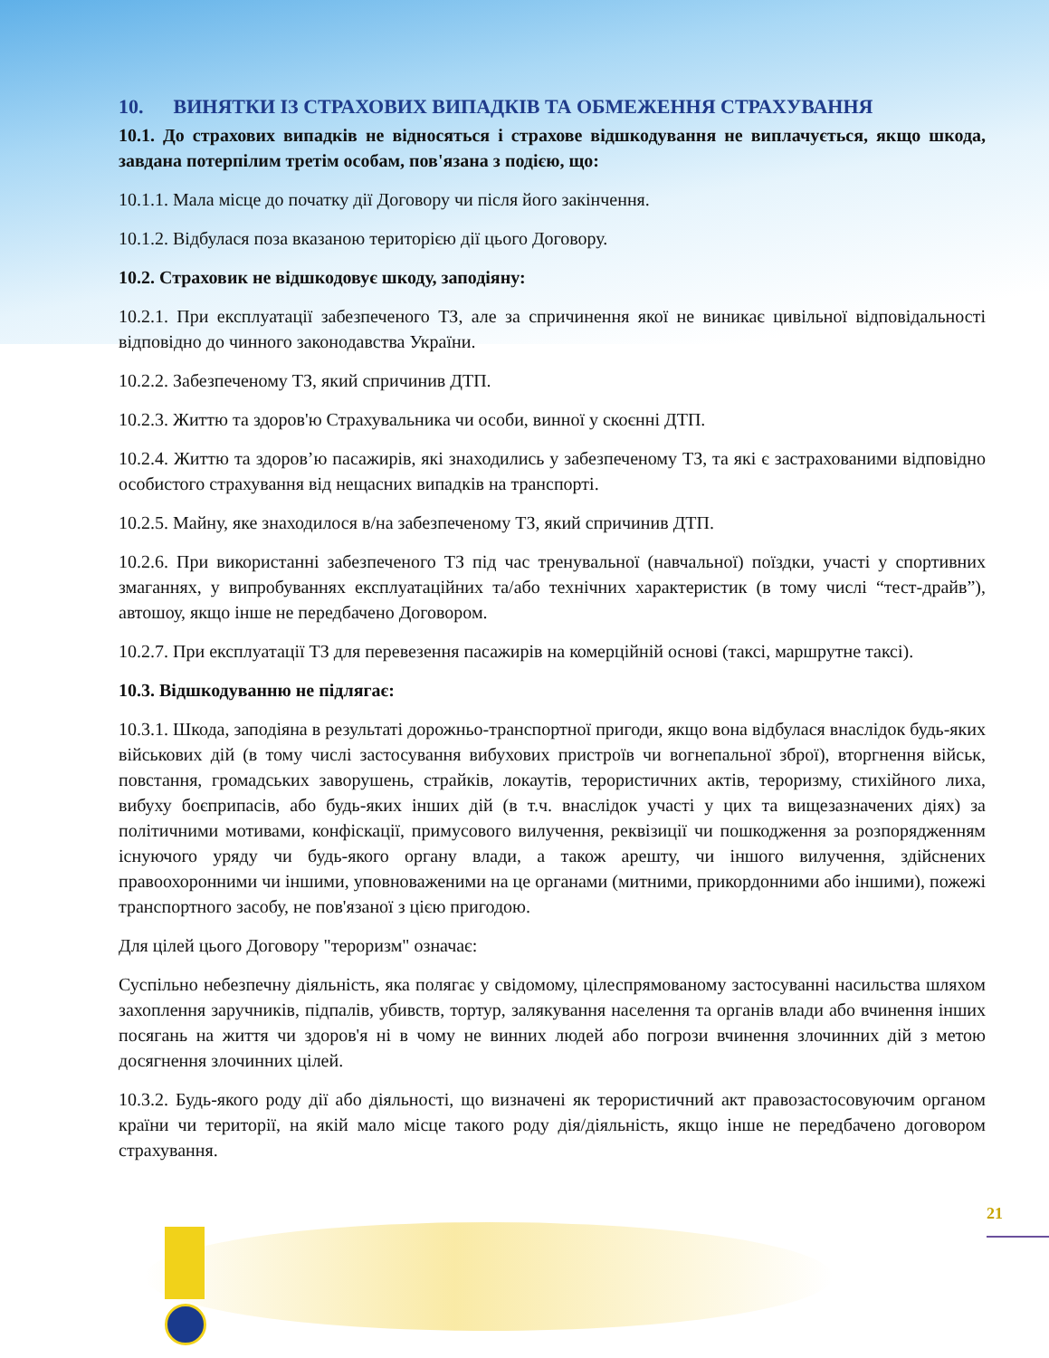10. ВИНЯТКИ ІЗ СТРАХОВИХ ВИПАДКІВ ТА ОБМЕЖЕННЯ СТРАХУВАННЯ
10.1. До страхових випадків не відносяться і страхове відшкодування не виплачується, якщо шкода, завдана потерпілим третім особам, пов'язана з подією, що:
10.1.1. Мала місце до початку дії Договору чи після його закінчення.
10.1.2. Відбулася поза вказаною територією дії цього Договору.
10.2. Страховик не відшкодовує шкоду, заподіяну:
10.2.1. При експлуатації забезпеченого ТЗ, але за спричинення якої не виникає цивільної відповідальності відповідно до чинного законодавства України.
10.2.2. Забезпеченому ТЗ, який спричинив ДТП.
10.2.3. Життю та здоров'ю Страхувальника чи особи, винної у скоєнні ДТП.
10.2.4. Життю та здоров’ю пасажирів, які знаходились у забезпеченому ТЗ, та які є застрахованими відповідно особистого страхування від нещасних випадків на транспорті.
10.2.5. Майну, яке знаходилося в/на забезпеченому ТЗ, який спричинив ДТП.
10.2.6. При використанні забезпеченого ТЗ під час тренувальної (навчальної) поїздки, участі у спортивних змаганнях, у випробуваннях експлуатаційних та/або технічних характеристик (в тому числі “тест-драйв”), автошоу, якщо інше не передбачено Договором.
10.2.7. При експлуатації ТЗ для перевезення пасажирів на комерційній основі (таксі, маршрутне таксі).
10.3. Відшкодуванню не підлягає:
10.3.1. Шкода, заподіяна в результаті дорожньо-транспортної пригоди, якщо вона відбулася внаслідок будь-яких військових дій (в тому числі застосування вибухових пристроїв чи вогнепальної зброї), вторгнення військ, повстання, громадських заворушень, страйків, локаутів, терористичних актів, тероризму, стихійного лиха, вибуху боєприпасів, або будь-яких інших дій (в т.ч. внаслідок участі у цих та вищезазначених діях) за політичними мотивами, конфіскації, примусового вилучення, реквізиції чи пошкодження за розпорядженням існуючого уряду чи будь-якого органу влади, а також арешту, чи іншого вилучення, здійснених правоохоронними чи іншими, уповноваженими на це органами (митними, прикордонними або іншими), пожежі транспортного засобу, не пов'язаної з цією пригодою.
Для цілей цього Договору "тероризм" означає:
Суспільно небезпечну діяльність, яка полягає у свідомому, цілеспрямованому застосуванні насильства шляхом захоплення заручників, підпалів, убивств, тортур, залякування населення та органів влади або вчинення інших посягань на життя чи здоров'я ні в чому не винних людей або погрози вчинення злочинних дій з метою досягнення злочинних цілей.
10.3.2. Будь-якого роду дії або діяльності, що визначені як терористичний акт правозастосовуючим органом країни чи території, на якій мало місце такого роду дія/діяльність, якщо інше не передбачено договором страхування.
21